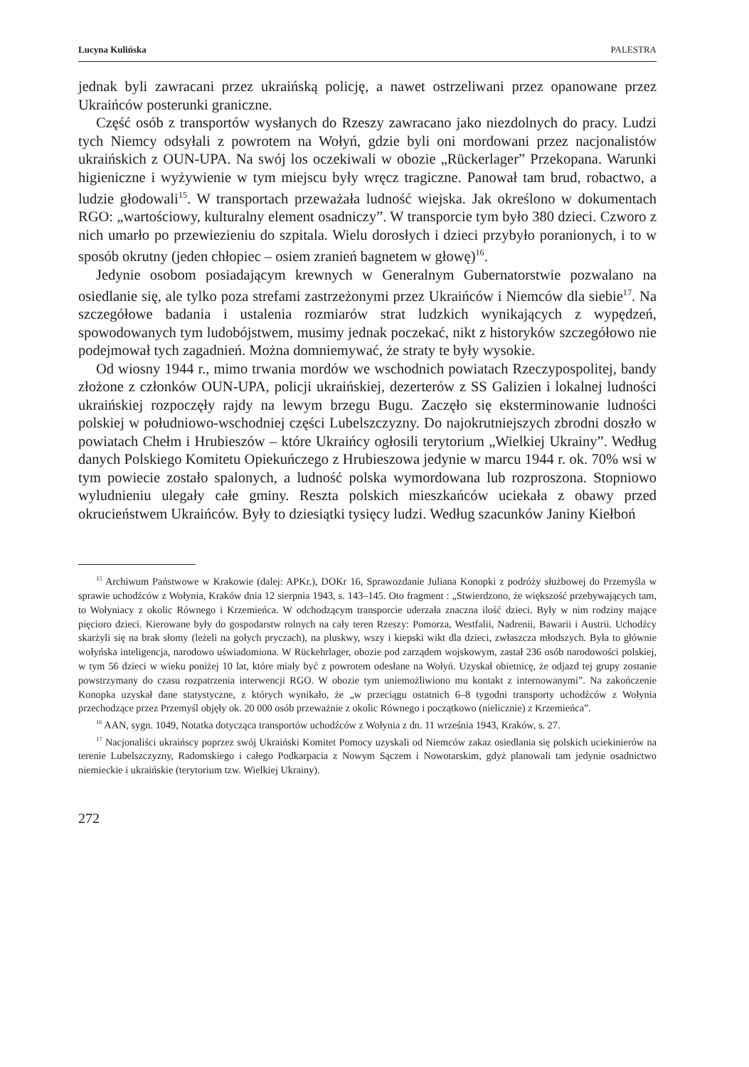Lucyna Kulińska PALESTRA
jednak byli zawracani przez ukraińską policję, a nawet ostrzeliwani przez opanowane przez Ukraińców posterunki graniczne.
Część osób z transportów wysłanych do Rzeszy zawracano jako niezdolnych do pracy. Ludzi tych Niemcy odsyłali z powrotem na Wołyń, gdzie byli oni mordowani przez nacjonalistów ukraińskich z OUN-UPA. Na swój los oczekiwali w obozie „Rückerlager” Przekopana. Warunki higieniczne i wyżywienie w tym miejscu były wręcz tragiczne. Panował tam brud, robactwo, a ludzie głodowali<sup>15</sup>. W transportach przeważała ludność wiejska. Jak określono w dokumentach RGO: „wartościowy, kulturalny element osadniczy”. W transporcie tym było 380 dzieci. Czworo z nich umarło po przewiezieniu do szpitala. Wielu dorosłych i dzieci przybyło poranionych, i to w sposób okrutny (jeden chłopiec – osiem zranień bagnetem w głowę)<sup>16</sup>.
Jedynie osobom posiadającym krewnych w Generalnym Gubernatorstwie pozwalano na osiedlanie się, ale tylko poza strefami zastrzeżonymi przez Ukraińców i Niemców dla siebie<sup>17</sup>. Na szczegółowe badania i ustalenia rozmiarów strat ludzkich wynikających z wypędzeń, spowodowanych tym ludobójstwem, musimy jednak poczekać, nikt z historyków szczegółowo nie podejmował tych zagadnień. Można domniemywać, że straty te były wysokie.
Od wiosny 1944 r., mimo trwania mordów we wschodnich powiatach Rzeczypospolitej, bandy złożone z członków OUN-UPA, policji ukraińskiej, dezerterów z SS Galizien i lokalnej ludności ukraińskiej rozpoczęły rajdy na lewym brzegu Bugu. Zaczęło się eksterminowanie ludności polskiej w południowo-wschodniej części Lubelszczyzny. Do najokrutniejszych zbrodni doszło w powiatach Chełm i Hrubieszów – które Ukraińcy ogłosili terytorium „Wielkiej Ukrainy”. Według danych Polskiego Komitetu Opiekuńczego z Hrubieszowa jedynie w marcu 1944 r. ok. 70% wsi w tym powiecie zostało spalonych, a ludność polska wymordowana lub rozproszona. Stopniowo wyludnieniu ulegały całe gminy. Reszta polskich mieszkańców uciekała z obawy przed okrucieństwem Ukraińców. Były to dziesiątki tysięcy ludzi. Według szacunków Janiny Kiełboń
<sup>15</sup> Archiwum Państwowe w Krakowie (dalej: APKr.), DOKr 16, Sprawozdanie Juliana Konopki z podróży służbowej do Przemyśla w sprawie uchodźców z Wołynia, Kraków dnia 12 sierpnia 1943, s. 143–145. Oto fragment : „Stwierdzono, że większość przebywających tam, to Wołyniacy z okolic Równego i Krzemieńca. W odchodzącym transporcie uderzała znaczna ilość dzieci. Były w nim rodziny mające pięcioro dzieci. Kierowane były do gospodarstw rolnych na cały teren Rzeszy: Pomorza, Westfalii, Nadrenii, Bawarii i Austrii. Uchodźcy skarżyli się na brak słomy (leżeli na gołych pryczach), na pluskwy, wszy i kiepski wikt dla dzieci, zwłaszcza młodszych. Była to głównie wołyńska inteligencja, narodowo uświadomiona. W Rückehrlager, obozie pod zarządem wojskowym, zastał 236 osób narodowości polskiej, w tym 56 dzieci w wieku poniżej 10 lat, które miały być z powrotem odesłane na Wołyń. Uzyskał obietnicę, że odjazd tej grupy zostanie powstrzymany do czasu rozpatrzenia interwencji RGO. W obozie tym uniemożliwiono mu kontakt z internowanymi”. Na zakończenie Konopka uzyskał dane statystyczne, z których wynikało, że „w przeciągu ostatnich 6–8 tygodni transporty uchodźców z Wołynia przechodzące przez Przemyśl objęły ok. 20 000 osób przeważnie z okolic Równego i początkowo (nielicznie) z Krzemieńca”.
<sup>16</sup> AAN, sygn. 1049, Notatka dotycząca transportów uchodźców z Wołynia z dn. 11 września 1943, Kraków, s. 27.
<sup>17</sup> Nacjonaliści ukraińscy poprzez swój Ukraiński Komitet Pomocy uzyskali od Niemców zakaz osiedlania się polskich uciekinierów na terenie Lubelszczyzny, Radomskiego i całego Podkarpacia z Nowym Sączem i Nowotarskim, gdyż planowali tam jedynie osadnictwo niemieckie i ukraińskie (terytorium tzw. Wielkiej Ukrainy).
272